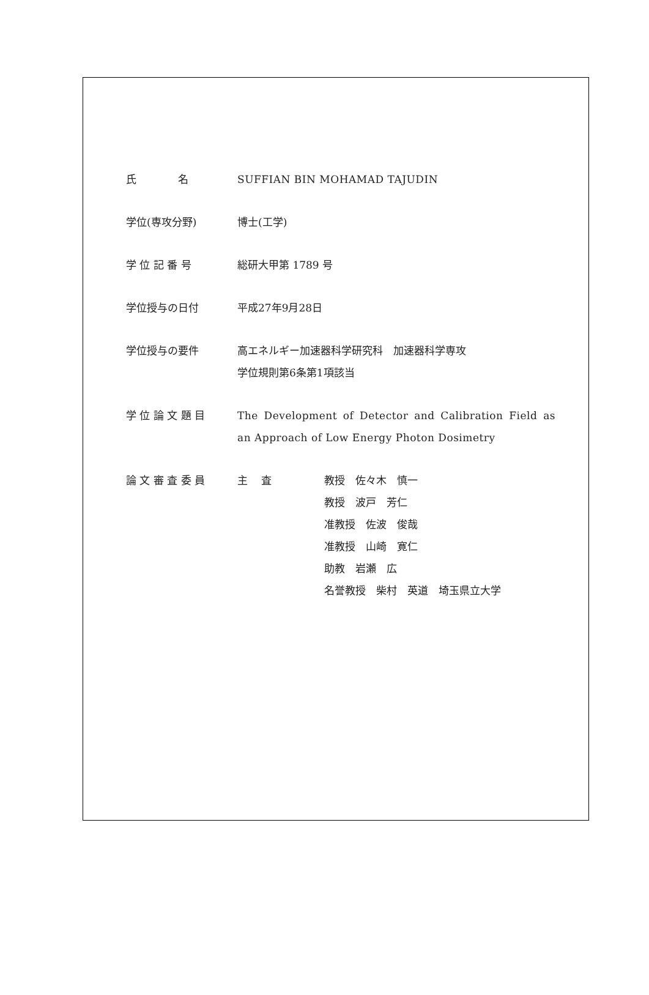氏　　　　名 SUFFIAN BIN MOHAMAD TAJUDIN
学位(専攻分野) 博士(工学)
学 位 記 番 号 総研大甲第 1789 号
学位授与の日付 平成27年9月28日
学位授与の要件 高エネルギー加速器科学研究科　加速器科学専攻
学位規則第6条第1項該当
学 位 論 文 題 目 The Development of Detector and Calibration Field as an Approach of Low Energy Photon Dosimetry
論 文 審 査 委 員 主　 査 教授　佐々木　慎一
教授　波戸　芳仁
准教授　佐波　俊哉
准教授　山崎　寛仁
助教　岩瀬　広
名誉教授　柴村　英道　埼玉県立大学